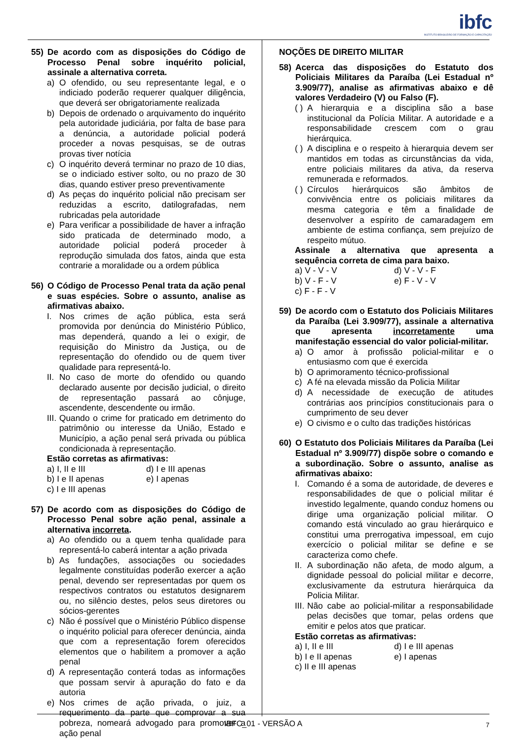ibfc
INSTITUTO BRASILEIRO DE FORMAÇÃO E CAPACITAÇÃO
55) De acordo com as disposições do Código de Processo Penal sobre inquérito policial, assinale a alternativa correta.
a) O ofendido, ou seu representante legal, e o indiciado poderão requerer qualquer diligência, que deverá ser obrigatoriamente realizada
b) Depois de ordenado o arquivamento do inquérito pela autoridade judiciária, por falta de base para a denúncia, a autoridade policial poderá proceder a novas pesquisas, se de outras provas tiver notícia
c) O inquérito deverá terminar no prazo de 10 dias, se o indiciado estiver solto, ou no prazo de 30 dias, quando estiver preso preventivamente
d) As peças do inquérito policial não precisam ser reduzidas a escrito, datilografadas, nem rubricadas pela autoridade
e) Para verificar a possibilidade de haver a infração sido praticada de determinado modo, a autoridade policial poderá proceder à reprodução simulada dos fatos, ainda que esta contrarie a moralidade ou a ordem pública
56) O Código de Processo Penal trata da ação penal e suas espécies. Sobre o assunto, analise as afirmativas abaixo.
I. Nos crimes de ação pública, esta será promovida por denúncia do Ministério Público, mas dependerá, quando a lei o exigir, de requisição do Ministro da Justiça, ou de representação do ofendido ou de quem tiver qualidade para representá-lo.
II. No caso de morte do ofendido ou quando declarado ausente por decisão judicial, o direito de representação passará ao cônjuge, ascendente, descendente ou irmão.
III. Quando o crime for praticado em detrimento do patrimônio ou interesse da União, Estado e Município, a ação penal será privada ou pública condicionada à representação.
Estão corretas as afirmativas:
a) I, II e III
d) I e III apenas
b) I e II apenas
e) I apenas
c) I e III apenas
57) De acordo com as disposições do Código de Processo Penal sobre ação penal, assinale a alternativa incorreta.
a) Ao ofendido ou a quem tenha qualidade para representá-lo caberá intentar a ação privada
b) As fundações, associações ou sociedades legalmente constituídas poderão exercer a ação penal, devendo ser representadas por quem os respectivos contratos ou estatutos designarem ou, no silêncio destes, pelos seus diretores ou sócios-gerentes
c) Não é possível que o Ministério Público dispense o inquérito policial para oferecer denúncia, ainda que com a representação forem oferecidos elementos que o habilitem a promover a ação penal
d) A representação conterá todas as informações que possam servir à apuração do fato e da autoria
e) Nos crimes de ação privada, o juiz, a requerimento da parte que comprovar a sua pobreza, nomeará advogado para promover a ação penal
NOÇÕES DE DIREITO MILITAR
58) Acerca das disposições do Estatuto dos Policiais Militares da Paraíba (Lei Estadual nº 3.909/77), analise as afirmativas abaixo e dê valores Verdadeiro (V) ou Falso (F).
( ) A hierarquia e a disciplina são a base institucional da Polícia Militar. A autoridade e a responsabilidade crescem com o grau hierárquica.
( ) A disciplina e o respeito à hierarquia devem ser mantidos em todas as circunstâncias da vida, entre policiais militares da ativa, da reserva remunerada e reformados.
( ) Círculos hierárquicos são âmbitos de convivência entre os policiais militares da mesma categoria e têm a finalidade de desenvolver a espírito de camaradagem em ambiente de estima confiança, sem prejuízo de respeito mútuo.
Assinale a alternativa que apresenta a sequência correta de cima para baixo.
a) V - V - V
d) V - V - F
b) V - F - V
e) F - V - V
c) F - F - V
59) De acordo com o Estatuto dos Policiais Militares da Paraíba (Lei 3.909/77), assinale a alternativa que apresenta incorretamente uma manifestação essencial do valor policial-militar.
a) O amor à profissão policial-militar e o entusiasmo com que é exercida
b) O aprimoramento técnico-profissional
c) A fé na elevada missão da Policia Militar
d) A necessidade de execução de atitudes contrárias aos princípios constitucionais para o cumprimento de seu dever
e) O civismo e o culto das tradições históricas
60) O Estatuto dos Policiais Militares da Paraíba (Lei Estadual nº 3.909/77) dispõe sobre o comando e a subordinação. Sobre o assunto, analise as afirmativas abaixo:
I. Comando é a soma de autoridade, de deveres e responsabilidades de que o policial militar é investido legalmente, quando conduz homens ou dirige uma organização policial militar. O comando está vinculado ao grau hierárquico e constitui uma prerrogativa impessoal, em cujo exercício o policial militar se define e se caracteriza como chefe.
II. A subordinação não afeta, de modo algum, a dignidade pessoal do policial militar e decorre, exclusivamente da estrutura hierárquica da Policia Militar.
III. Não cabe ao policial-militar a responsabilidade pelas decisões que tomar, pelas ordens que emitir e pelos atos que praticar.
Estão corretas as afirmativas:
a) I, II e III
d) I e III apenas
b) I e II apenas
e) I apenas
c) II e III apenas
IBFC_01 - VERSÃO A 7